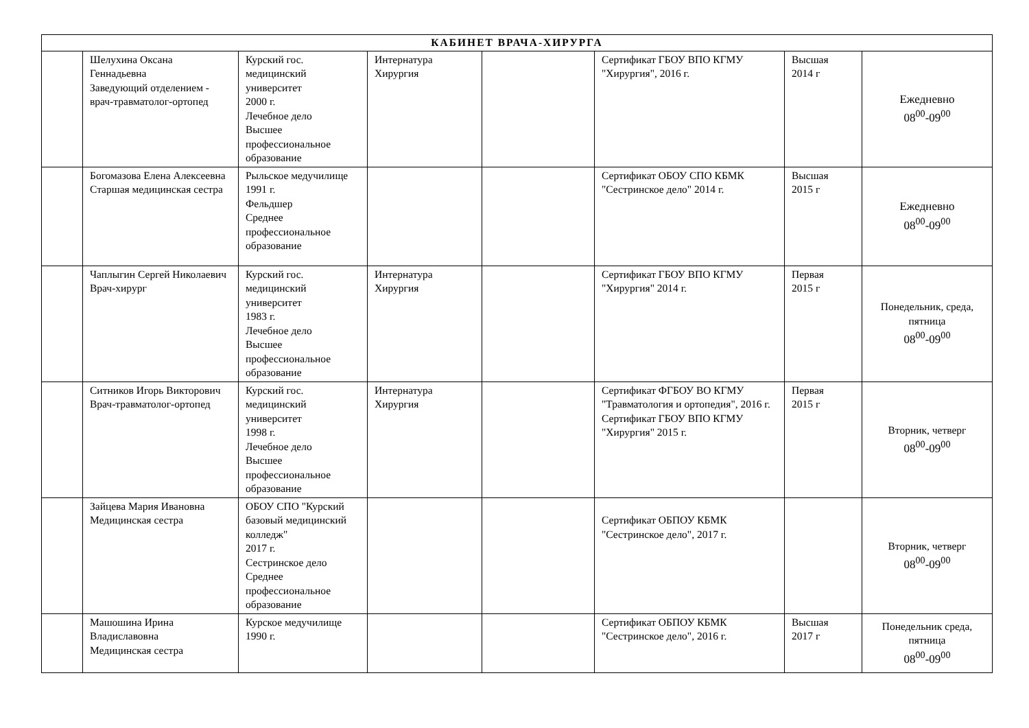| КАБИНЕТ ВРАЧА-ХИРУРГА | | | | | | | |
| --- | --- | --- | --- | --- | --- | --- | --- |
| | Шелухина Оксана Геннадьевна Заведующий отделением - врач-травматолог-ортопед | Курский гос. медицинский университет 2000 г. Лечебное дело Высшее профессиональное образование | Интернатура Хирургия | | Сертификат ГБОУ ВПО КГМУ "Хирургия", 2016 г. | Высшая 2014 г | Ежедневно 08<sup>00</sup>-09<sup>00</sup> |
| | Богомазова Елена Алексеевна Старшая медицинская сестра | Рыльское медучилище 1991 г. Фельдшер Среднее профессиональное образование | | | Сертификат ОБОУ СПО КБМК "Сестринское дело" 2014 г. | Высшая 2015 г | Ежедневно 08<sup>00</sup>-09<sup>00</sup> |
| | Чаплыгин Сергей Николаевич Врач-хирург | Курский гос. медицинский университет 1983 г. Лечебное дело Высшее профессиональное образование | Интернатура Хирургия | | Сертификат ГБОУ ВПО КГМУ "Хирургия" 2014 г. | Первая 2015 г | Понедельник, среда, пятница 08<sup>00</sup>-09<sup>00</sup> |
| | Ситников Игорь Викторович Врач-травматолог-ортопед | Курский гос. медицинский университет 1998 г. Лечебное дело Высшее профессиональное образование | Интернатура Хирургия | | Сертификат ФГБОУ ВО КГМУ "Травматология и ортопедия", 2016 г. Сертификат ГБОУ ВПО КГМУ "Хирургия" 2015 г. | Первая 2015 г | Вторник, четверг 08<sup>00</sup>-09<sup>00</sup> |
| | Зайцева Мария Ивановна Медицинская сестра | ОБОУ СПО "Курский базовый медицинский колледж" 2017 г. Сестринское дело Среднее профессиональное образование | | | Сертификат ОБПОУ КБМК "Сестринское дело", 2017 г. | | Вторник, четверг 08<sup>00</sup>-09<sup>00</sup> |
| | Машошина Ирина Владиславовна Медицинская сестра | Курское медучилище 1990 г. | | | Сертификат ОБПОУ КБМК "Сестринское дело", 2016 г. | Высшая 2017 г | Понедельник среда, пятница 08<sup>00</sup>-09<sup>00</sup> |